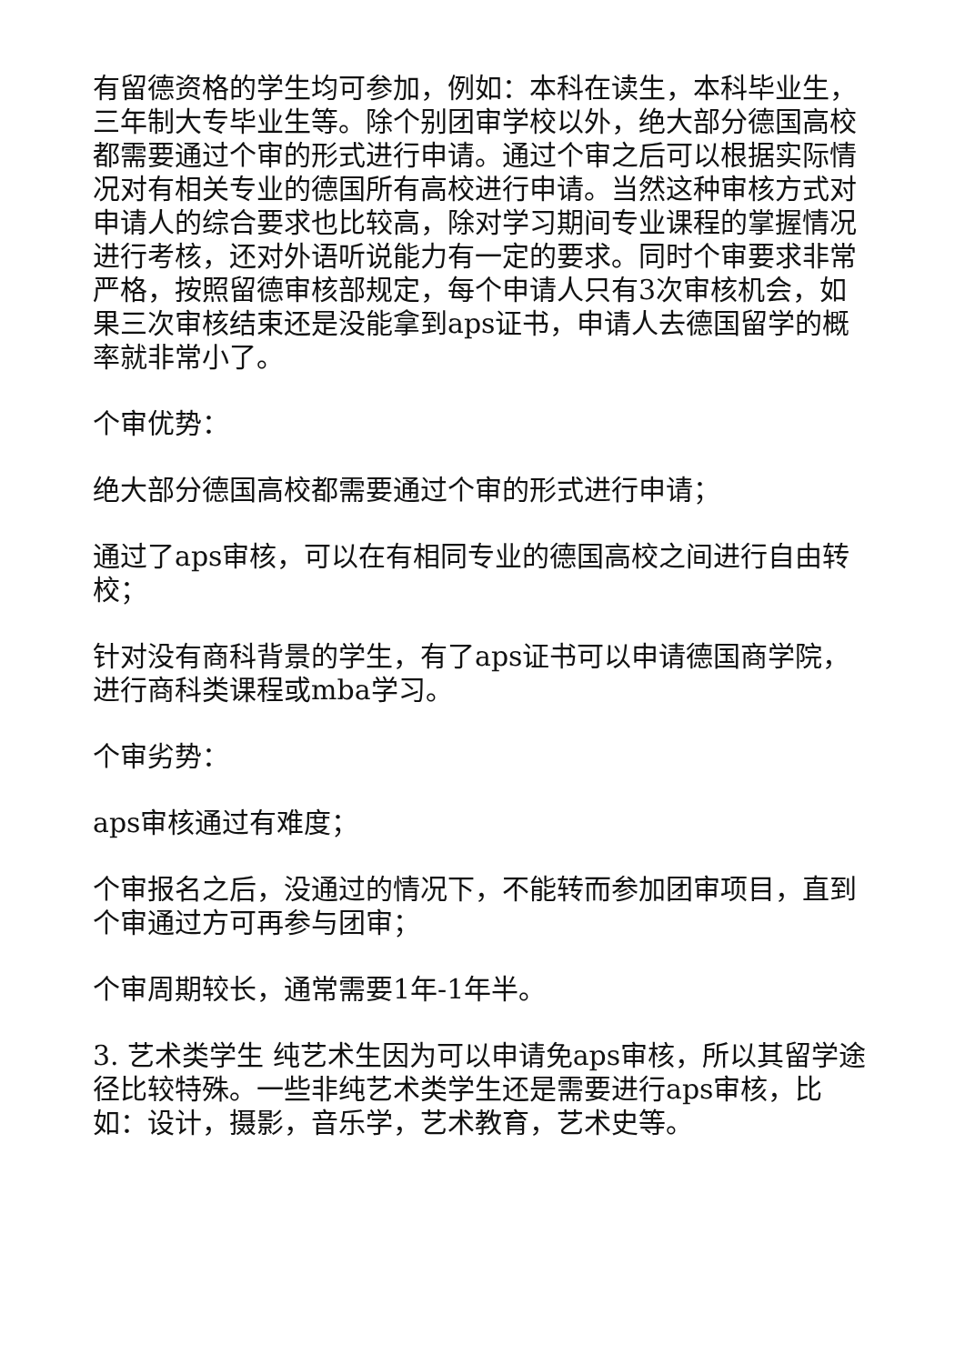有留德资格的学生均可参加，例如：本科在读生，本科毕业生，三年制大专毕业生等。除个别团审学校以外，绝大部分德国高校都需要通过个审的形式进行申请。通过个审之后可以根据实际情况对有相关专业的德国所有高校进行申请。当然这种审核方式对申请人的综合要求也比较高，除对学习期间专业课程的掌握情况进行考核，还对外语听说能力有一定的要求。同时个审要求非常严格，按照留德审核部规定，每个申请人只有3次审核机会，如果三次审核结束还是没能拿到aps证书，申请人去德国留学的概率就非常小了。
个审优势：
绝大部分德国高校都需要通过个审的形式进行申请；
通过了aps审核，可以在有相同专业的德国高校之间进行自由转校；
针对没有商科背景的学生，有了aps证书可以申请德国商学院，进行商科类课程或mba学习。
个审劣势：
aps审核通过有难度；
个审报名之后，没通过的情况下，不能转而参加团审项目，直到个审通过方可再参与团审；
个审周期较长，通常需要1年-1年半。
3. 艺术类学生 纯艺术生因为可以申请免aps审核，所以其留学途径比较特殊。一些非纯艺术类学生还是需要进行aps审核，比如：设计，摄影，音乐学，艺术教育，艺术史等。